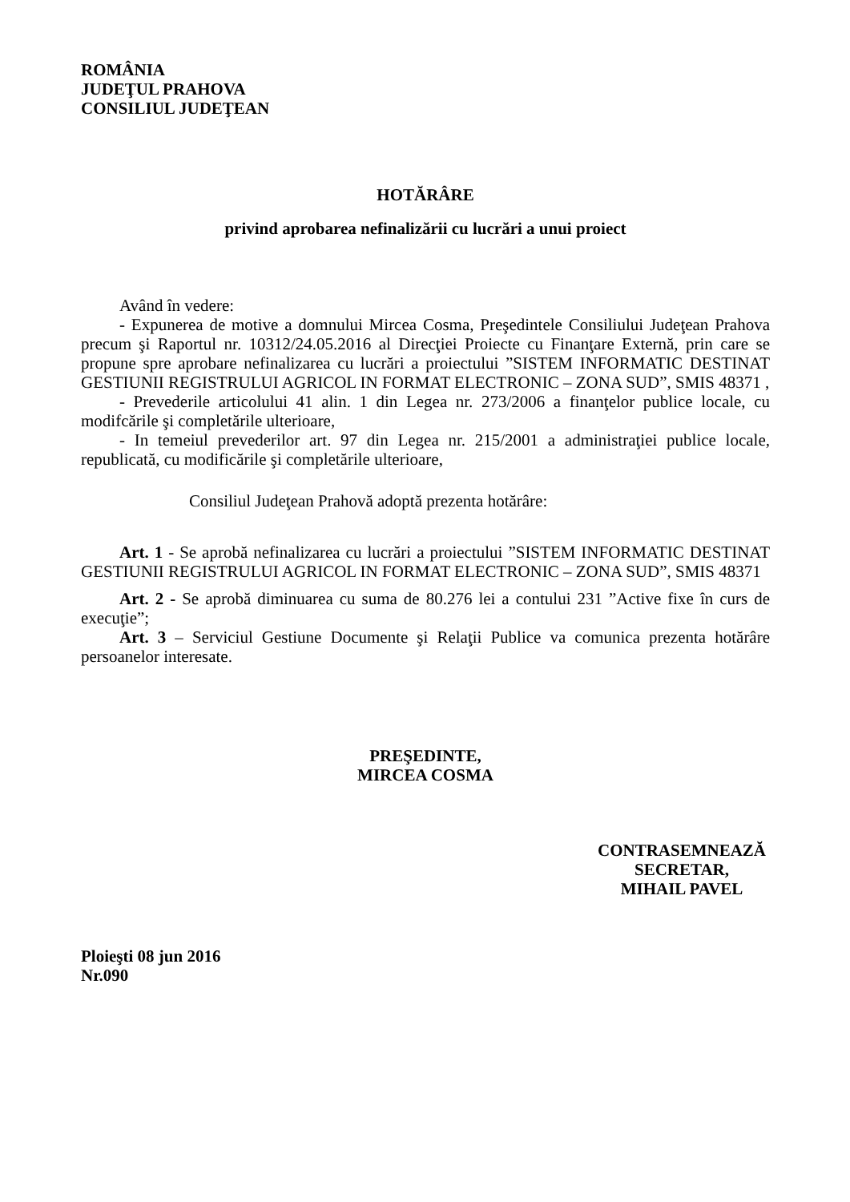ROMÂNIA
JUDEŢUL PRAHOVA
CONSILIUL JUDEŢEAN
HOTĂRÂRE
privind aprobarea nefinalizării cu lucrări a unui proiect
Având în vedere:
- Expunerea de motive a domnului Mircea Cosma, Preşedintele Consiliului Judeţean Prahova precum şi Raportul nr. 10312/24.05.2016 al Direcţiei Proiecte cu Finanţare Externă, prin care se propune spre aprobare nefinalizarea cu lucrări a proiectului ”SISTEM INFORMATIC DESTINAT GESTIUNII REGISTRULUI AGRICOL IN FORMAT ELECTRONIC – ZONA SUD”, SMIS 48371 ,
- Prevederile articolului 41 alin. 1 din Legea nr. 273/2006 a finanţelor publice locale, cu modifcările şi completările ulterioare,
- In temeiul prevederilor art. 97 din Legea nr. 215/2001 a administraţiei publice locale, republicată, cu modificările şi completările ulterioare,
Consiliul Judeţean Prahovă adoptă prezenta hotărâre:
Art. 1 - Se aprobă nefinalizarea cu lucrări a proiectului ”SISTEM INFORMATIC DESTINAT GESTIUNII REGISTRULUI AGRICOL IN FORMAT ELECTRONIC – ZONA SUD”, SMIS 48371
Art. 2 - Se aprobă diminuarea cu suma de 80.276 lei a contului 231 ”Active fixe în curs de execuţie”;
Art. 3 – Serviciul Gestiune Documente şi Relaţii Publice va comunica prezenta hotărâre persoanelor interesate.
PREŞEDINTE,
MIRCEA COSMA
CONTRASEMNEAZĂ
SECRETAR,
MIHAIL PAVEL
Ploieşti 08 jun 2016
Nr.090